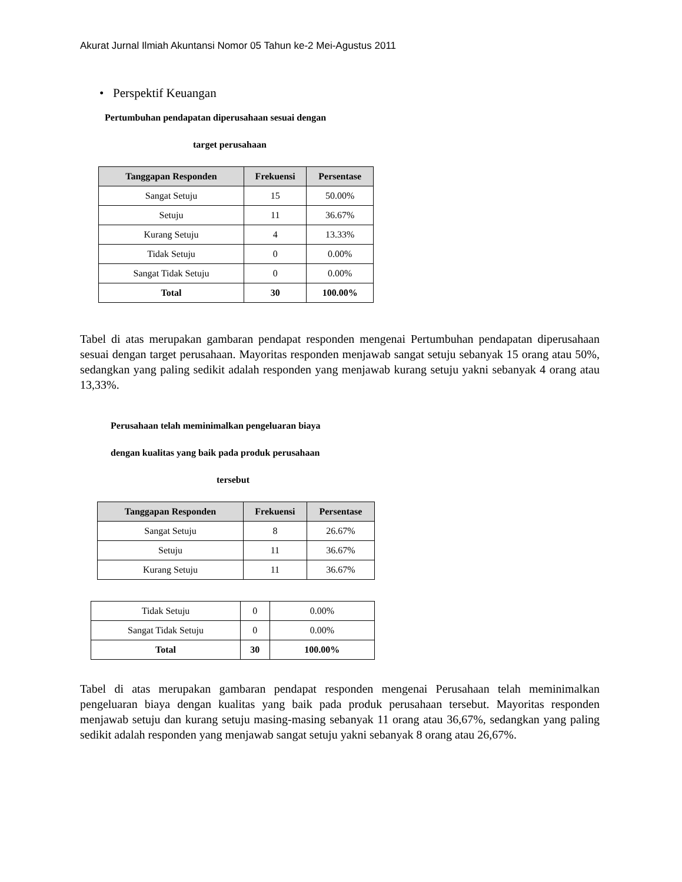Akurat Jurnal Ilmiah Akuntansi Nomor 05 Tahun ke-2 Mei-Agustus 2011
• Perspektif Keuangan
Pertumbuhan pendapatan diperusahaan sesuai dengan
target perusahaan
| Tanggapan Responden | Frekuensi | Persentase |
| --- | --- | --- |
| Sangat Setuju | 15 | 50.00% |
| Setuju | 11 | 36.67% |
| Kurang Setuju | 4 | 13.33% |
| Tidak Setuju | 0 | 0.00% |
| Sangat Tidak Setuju | 0 | 0.00% |
| Total | 30 | 100.00% |
Tabel di atas merupakan gambaran pendapat responden mengenai Pertumbuhan pendapatan diperusahaan sesuai dengan target perusahaan. Mayoritas responden menjawab sangat setuju sebanyak 15 orang atau 50%, sedangkan yang paling sedikit adalah responden yang menjawab kurang setuju yakni sebanyak 4 orang atau 13,33%.
Perusahaan telah meminimalkan pengeluaran biaya
dengan kualitas yang baik pada produk perusahaan
tersebut
| Tanggapan Responden | Frekuensi | Persentase |
| --- | --- | --- |
| Sangat Setuju | 8 | 26.67% |
| Setuju | 11 | 36.67% |
| Kurang Setuju | 11 | 36.67% |
| Tidak Setuju | 0 | 0.00% |
| Sangat Tidak Setuju | 0 | 0.00% |
| Total | 30 | 100.00% |
Tabel di atas merupakan gambaran pendapat responden mengenai Perusahaan telah meminimalkan pengeluaran biaya dengan kualitas yang baik pada produk perusahaan tersebut. Mayoritas responden menjawab setuju dan kurang setuju masing-masing sebanyak 11 orang atau 36,67%, sedangkan yang paling sedikit adalah responden yang menjawab sangat setuju yakni sebanyak 8 orang atau 26,67%.